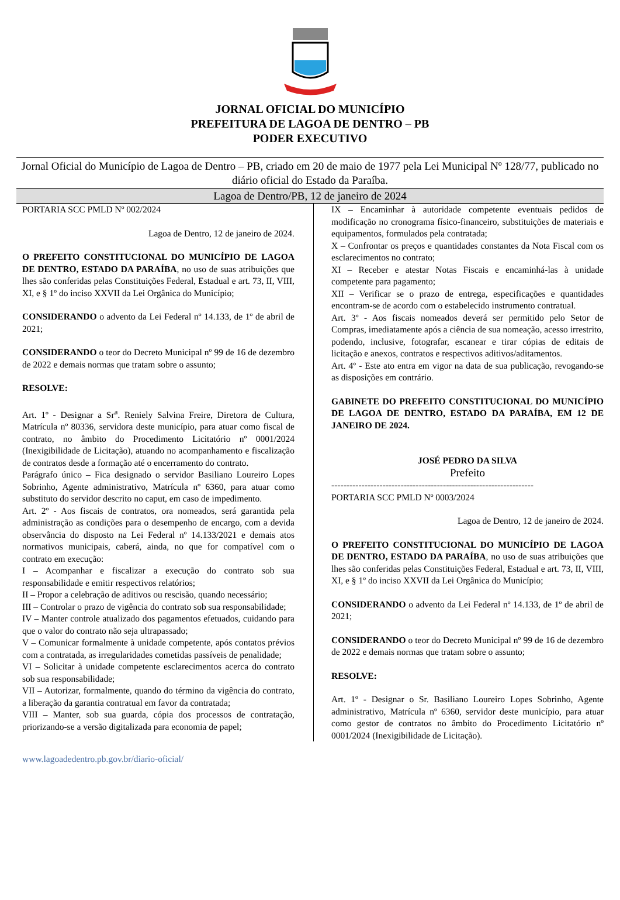JORNAL OFICIAL DO MUNICÍPIO
PREFEITURA DE LAGOA DE DENTRO – PB
PODER EXECUTIVO
Jornal Oficial do Município de Lagoa de Dentro – PB, criado em 20 de maio de 1977 pela Lei Municipal Nº 128/77, publicado no diário oficial do Estado da Paraíba.
Lagoa de Dentro/PB, 12 de janeiro de 2024
PORTARIA SCC PMLD Nº 002/2024
Lagoa de Dentro, 12 de janeiro de 2024.
O PREFEITO CONSTITUCIONAL DO MUNICÍPIO DE LAGOA DE DENTRO, ESTADO DA PARAÍBA, no uso de suas atribuições que lhes são conferidas pelas Constituições Federal, Estadual e art. 73, II, VIII, XI, e § 1º do inciso XXVII da Lei Orgânica do Município;
CONSIDERANDO o advento da Lei Federal nº 14.133, de 1º de abril de 2021;
CONSIDERANDO o teor do Decreto Municipal nº 99 de 16 de dezembro de 2022 e demais normas que tratam sobre o assunto;
RESOLVE:
Art. 1º - Designar a Sr<sup>a</sup>. Reniely Salvina Freire, Diretora de Cultura, Matrícula nº 80336, servidora deste município, para atuar como fiscal de contrato, no âmbito do Procedimento Licitatório nº 0001/2024 (Inexigibilidade de Licitação), atuando no acompanhamento e fiscalização de contratos desde a formação até o encerramento do contrato.
Parágrafo único – Fica designado o servidor Basiliano Loureiro Lopes Sobrinho, Agente administrativo, Matrícula nº 6360, para atuar como substituto do servidor descrito no caput, em caso de impedimento.
Art. 2º - Aos fiscais de contratos, ora nomeados, será garantida pela administração as condições para o desempenho de encargo, com a devida observância do disposto na Lei Federal nº 14.133/2021 e demais atos normativos municipais, caberá, ainda, no que for compatível com o contrato em execução:
I – Acompanhar e fiscalizar a execução do contrato sob sua responsabilidade e emitir respectivos relatórios;
II – Propor a celebração de aditivos ou rescisão, quando necessário;
III – Controlar o prazo de vigência do contrato sob sua responsabilidade;
IV – Manter controle atualizado dos pagamentos efetuados, cuidando para que o valor do contrato não seja ultrapassado;
V – Comunicar formalmente à unidade competente, após contatos prévios com a contratada, as irregularidades cometidas passíveis de penalidade;
VI – Solicitar à unidade competente esclarecimentos acerca do contrato sob sua responsabilidade;
VII – Autorizar, formalmente, quando do término da vigência do contrato, a liberação da garantia contratual em favor da contratada;
VIII – Manter, sob sua guarda, cópia dos processos de contratação, priorizando-se a versão digitalizada para economia de papel;
IX – Encaminhar à autoridade competente eventuais pedidos de modificação no cronograma físico-financeiro, substituições de materiais e equipamentos, formulados pela contratada;
X – Confrontar os preços e quantidades constantes da Nota Fiscal com os esclarecimentos no contrato;
XI – Receber e atestar Notas Fiscais e encaminhá-las à unidade competente para pagamento;
XII – Verificar se o prazo de entrega, especificações e quantidades encontram-se de acordo com o estabelecido instrumento contratual.
Art. 3º - Aos fiscais nomeados deverá ser permitido pelo Setor de Compras, imediatamente após a ciência de sua nomeação, acesso irrestrito, podendo, inclusive, fotografar, escanear e tirar cópias de editais de licitação e anexos, contratos e respectivos aditivos/aditamentos.
Art. 4º - Este ato entra em vigor na data de sua publicação, revogando-se as disposições em contrário.
GABINETE DO PREFEITO CONSTITUCIONAL DO MUNICÍPIO DE LAGOA DE DENTRO, ESTADO DA PARAÍBA, EM 12 DE JANEIRO DE 2024.
JOSÉ PEDRO DA SILVA
Prefeito
-------------------------------------------------------------------
PORTARIA SCC PMLD Nº 0003/2024
Lagoa de Dentro, 12 de janeiro de 2024.
O PREFEITO CONSTITUCIONAL DO MUNICÍPIO DE LAGOA DE DENTRO, ESTADO DA PARAÍBA, no uso de suas atribuições que lhes são conferidas pelas Constituições Federal, Estadual e art. 73, II, VIII, XI, e § 1º do inciso XXVII da Lei Orgânica do Município;
CONSIDERANDO o advento da Lei Federal nº 14.133, de 1º de abril de 2021;
CONSIDERANDO o teor do Decreto Municipal nº 99 de 16 de dezembro de 2022 e demais normas que tratam sobre o assunto;
RESOLVE:
Art. 1º - Designar o Sr. Basiliano Loureiro Lopes Sobrinho, Agente administrativo, Matrícula nº 6360, servidor deste município, para atuar como gestor de contratos no âmbito do Procedimento Licitatório nº 0001/2024 (Inexigibilidade de Licitação).
www.lagoadedentro.pb.gov.br/diario-oficial/